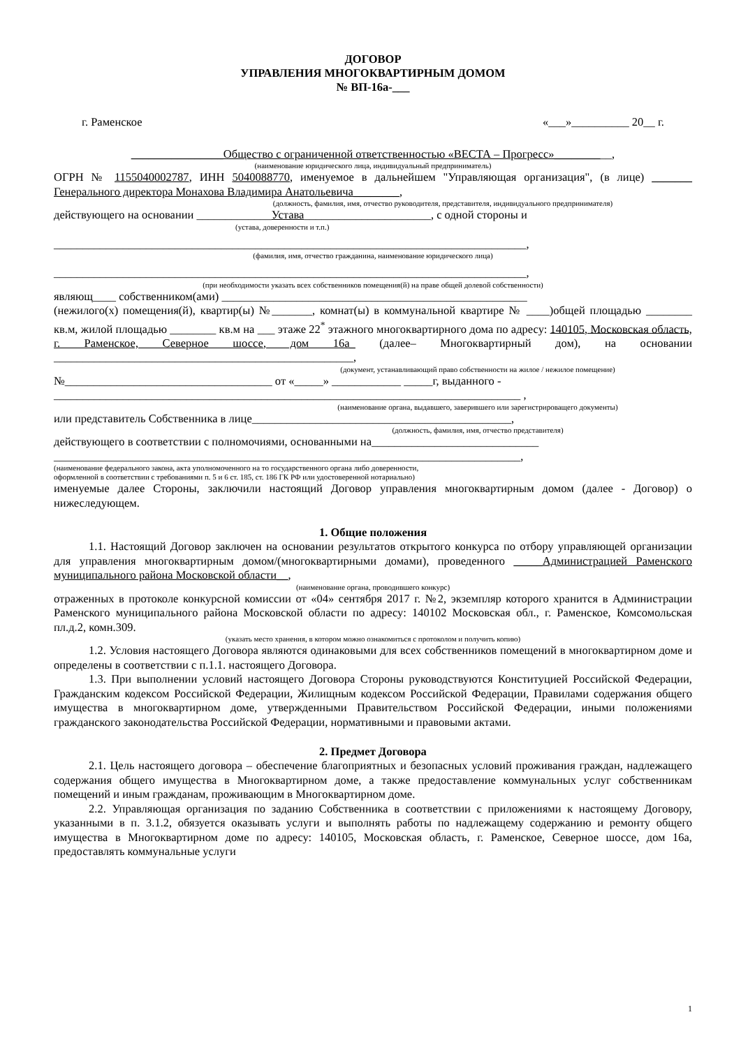ДОГОВОР
УПРАВЛЕНИЯ МНОГОКВАРТИРНЫМ ДОМОМ
№ ВП-16а-___
г. Раменское «___»__________ 20__ г.
________________Общество с ограниченной ответственностью «ВЕСТА – Прогресс»__________,
(наименование юридического лица, индивидуальный предприниматель)
ОГРН № 1155040002787, ИНН 5040088770, именуемое в дальнейшем "Управляющая организация", (в лице) _______ Генерального директора Монахова Владимира Анатольевича________,
(должность, фамилия, имя, отчество руководителя, представителя, индивидуального предпринимателя)
действующего на основании _____________Устава______________________, с одной стороны и
(устава, доверенности и т.п.)
__________________________________________________________________________________,
(фамилия, имя, отчество гражданина, наименование юридического лица)
__________________________________________________________________________________,
(при необходимости указать всех собственников помещения(й) на праве общей долевой собственности)
являющ____ собственником(ами) _____________________________________________________
(нежилого(х) помещения(й), квартир(ы) №_______, комнат(ы) в коммунальной квартире № ____)общей площадью ________ кв.м, жилой площадью ________ кв.м на ___ этаже 22<sup>*</sup> этажного многоквартирного дома по адресу: 140105, Московская область, г. Раменское, Северное шоссе, дом 16а_ (далее– Многоквартирный дом), на основании ____________________________________________________,
(документ, устанавливающий право собственности на жилое / нежилое помещение)
№____________________________________ от «_____» ____________ _____г, выданного -
_________________________________________________________________________________ ,
(наименование органа, выдавшего, заверившего или зарегистрироващего документы)
или представитель Собственника в лице_____________________________________________,
(должность, фамилия, имя, отчество представителя)
действующего в соответствии с полномочиями, основанными на_____________________________
_________________________________________________________________________________,
(наименование федерального закона, акта уполномоченного на то государственного органа либо доверенности,
оформленной в соответствии с требованиями п. 5 и 6 ст. 185, ст. 186 ГК РФ или удостоверенной нотариально)
именуемые далее Стороны, заключили настоящий Договор управления многоквартирным домом (далее - Договор) о нижеследующем.
1. Общие положения
1.1. Настоящий Договор заключен на основании результатов открытого конкурса по отбору управляющей организации для управления многоквартирным домом/(многоквартирными домами), проведенного _____Администрацией Раменского муниципального района Московской области__,
(наименование органа, проводившего конкурс)
отраженных в протоколе конкурсной комиссии от «04» сентября 2017 г. №2, экземпляр которого хранится в Администрации Раменского муниципального района Московской области по адресу: 140102 Московская обл., г. Раменское, Комсомольская пл.д.2, комн.309.
(указать место хранения, в котором можно ознакомиться с протоколом и получить копию)
1.2. Условия настоящего Договора являются одинаковыми для всех собственников помещений в многоквартирном доме и определены в соответствии с п.1.1. настоящего Договора.
1.3. При выполнении условий настоящего Договора Стороны руководствуются Конституцией Российской Федерации, Гражданским кодексом Российской Федерации, Жилищным кодексом Российской Федерации, Правилами содержания общего имущества в многоквартирном доме, утвержденными Правительством Российской Федерации, иными положениями гражданского законодательства Российской Федерации, нормативными и правовыми актами.
2. Предмет Договора
2.1. Цель настоящего договора – обеспечение благоприятных и безопасных условий проживания граждан, надлежащего содержания общего имущества в Многоквартирном доме, а также предоставление коммунальных услуг собственникам помещений и иным гражданам, проживающим в Многоквартирном доме.
2.2. Управляющая организация по заданию Собственника в соответствии с приложениями к настоящему Договору, указанными в п. 3.1.2, обязуется оказывать услуги и выполнять работы по надлежащему содержанию и ремонту общего имущества в Многоквартирном доме по адресу: 140105, Московская область, г. Раменское, Северное шоссе, дом 16а, предоставлять коммунальные услуги
1